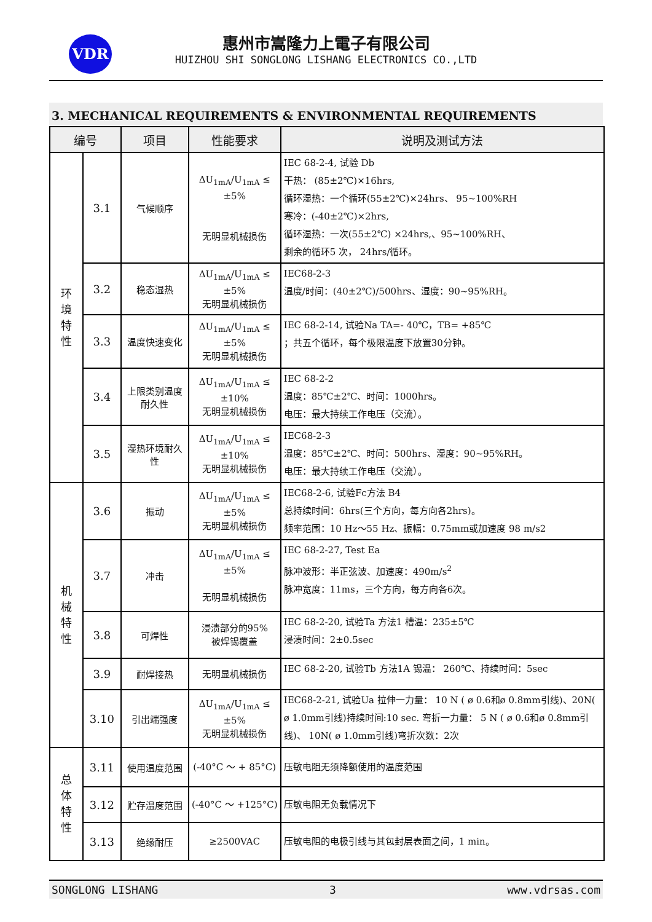VDR
惠州市嵩隆力上電子有限公司
HUIZHOU SHI SONGLONG LISHANG ELECTRONICS CO.,LTD
3. MECHANICAL REQUIREMENTS & ENVIRONMENTAL REQUIREMENTS
| 编号 | | 项目 | 性能要求 | 说明及测试方法 |
| --- | --- | --- | --- | --- |
| 环 境 特 性 | 3.1 | 气候顺序 | ΔU<sub>1mA</sub>/U<sub>1mA</sub> ≤ ±5% 无明显机械损伤 | IEC 68-2-4, 试验 Db 干热： (85±2℃)×16hrs, 循环湿热：一个循环(55±2℃)×24hrs、 95~100%RH 寒冷：(-40±2℃)×2hrs, 循环湿热：一次(55±2℃) ×24hrs,、95~100%RH、 剩余的循环5 次， 24hrs/循环。 |
| | 3.2 | 稳态湿热 | ΔU<sub>1mA</sub>/U<sub>1mA</sub> ≤ ±5% 无明显机械损伤 | IEC68-2-3 温度/时间：(40±2℃)/500hrs、湿度：90~95%RH。 |
| | 3.3 | 温度快速变化 | ΔU<sub>1mA</sub>/U<sub>1mA</sub> ≤ ±5% 无明显机械损伤 | IEC 68-2-14, 试验Na TA=- 40℃，TB= +85℃ ；共五个循环，每个极限温度下放置30分钟。 |
| | 3.4 | 上限类别温度 耐久性 | ΔU<sub>1mA</sub>/U<sub>1mA</sub> ≤ ±10% 无明显机械损伤 | IEC 68-2-2 温度：85℃±2℃、时间：1000hrs。 电压：最大持续工作电压（交流）。 |
| | 3.5 | 湿热环境耐久性 | ΔU<sub>1mA</sub>/U<sub>1mA</sub> ≤ ±10% 无明显机械损伤 | IEC68-2-3 温度：85℃±2℃、时间：500hrs、湿度：90~95%RH。 电压：最大持续工作电压（交流）。 |
| 机 械 特 性 | 3.6 | 振动 | ΔU<sub>1mA</sub>/U<sub>1mA</sub> ≤ ±5% 无明显机械损伤 | IEC68-2-6, 试验Fc方法 B4 总持续时间：6hrs(三个方向，每方向各2hrs)。 频率范围：10 Hz～55 Hz、振幅：0.75mm或加速度 98 m/s2 |
| | 3.7 | 冲击 | ΔU<sub>1mA</sub>/U<sub>1mA</sub> ≤ ±5% 无明显机械损伤 | IEC 68-2-27, Test Ea 脉冲波形：半正弦波、加速度：490m/s<sup>2</sup> 脉冲宽度：11ms，三个方向，每方向各6次。 |
| | 3.8 | 可焊性 | 浸渍部分的95% 被焊锡覆盖 | IEC 68-2-20, 试验Ta 方法1 槽温：235±5℃ 浸渍时间：2±0.5sec |
| | 3.9 | 耐焊接热 | 无明显机械损伤 | IEC 68-2-20, 试验Tb 方法1A 锡温： 260℃、持续时间：5sec |
| | 3.10 | 引出端强度 | ΔU<sub>1mA</sub>/U<sub>1mA</sub> ≤ ±5% 无明显机械损伤 | IEC68-2-21, 试验Ua 拉伸一力量： 10 N ( ø 0.6和ø 0.8mm引线)、20N( ø 1.0mm引线)持续时间:10 sec. 弯折一力量： 5 N ( ø 0.6和ø 0.8mm引线)、 10N( ø 1.0mm引线)弯折次数：2次 |
| 总 体 特 性 | 3.11 | 使用温度范围 | (-40°C ～ + 85°C) | 压敏电阻无须降额使用的温度范围 |
| | 3.12 | 贮存温度范围 | (-40°C ～ +125°C) | 压敏电阻无负载情况下 |
| | 3.13 | 绝缘耐压 | ≥2500VAC | 压敏电阻的电极引线与其包封层表面之间，1 min。 |
SONGLONG LISHANG 3 www.vdrsas.com